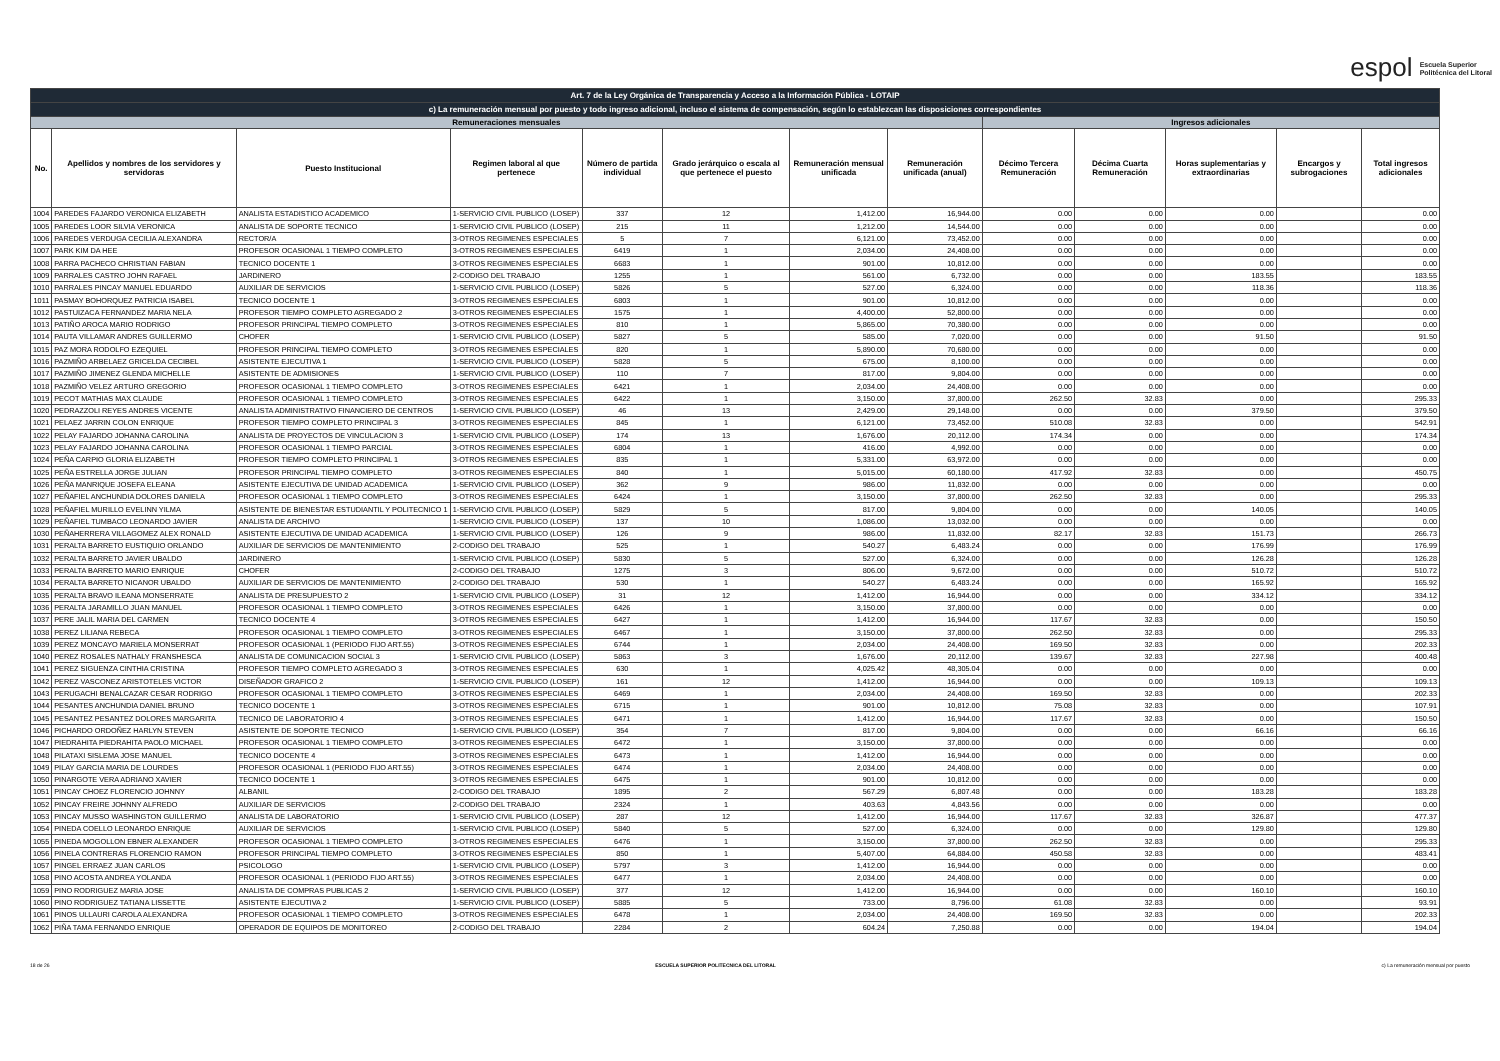espol Escuela Superior
Politécnica del Litoral
| Art. 7 de la Ley Orgánica de Transparencia y Acceso a la Información Pública - LOTAIP | | | | | | | | | | | | |
| --- | --- | --- | --- | --- | --- | --- | --- | --- | --- | --- | --- | --- |
| c) La remuneración mensual por puesto y todo ingreso adicional, incluso el sistema de compensación, según lo establezcan las disposiciones correspondientes | | | | | | | | | | | | |
| Remuneraciones mensuales | | | | | | | | Ingresos adicionales | | | | |
| No. | Apellidos y nombres de los servidores y servidoras | Puesto Institucional | Regimen laboral al que pertenece | Número de partida individual | Grado jerárquico o escala al que pertenece el puesto | Remuneración mensual unificada | Remuneración unificada (anual) | Décimo Tercera Remuneración | Décima Cuarta Remuneración | Horas suplementarias y extraordinarias | Encargos y subrogaciones | Total ingresos adicionales |
| 1004 | PAREDES FAJARDO VERONICA ELIZABETH | ANALISTA ESTADISTICO ACADEMICO | 1-SERVICIO CIVIL PUBLICO (LOSEP) | 337 | 12 | 1,412.00 | 16,944.00 | 0.00 | 0.00 | 0.00 | | 0.00 |
| 1005 | PAREDES LOOR SILVIA VERONICA | ANALISTA DE SOPORTE TECNICO | 1-SERVICIO CIVIL PUBLICO (LOSEP) | 215 | 11 | 1,212.00 | 14,544.00 | 0.00 | 0.00 | 0.00 | | 0.00 |
| 1006 | PAREDES VERDUGA CECILIA ALEXANDRA | RECTOR/A | 3-OTROS REGIMENES ESPECIALES | 5 | 7 | 6,121.00 | 73,452.00 | 0.00 | 0.00 | 0.00 | | 0.00 |
| 1007 | PARK KIM DA HEE | PROFESOR OCASIONAL 1 TIEMPO COMPLETO | 3-OTROS REGIMENES ESPECIALES | 6419 | 1 | 2,034.00 | 24,408.00 | 0.00 | 0.00 | 0.00 | | 0.00 |
| 1008 | PARRA PACHECO CHRISTIAN FABIAN | TECNICO DOCENTE 1 | 3-OTROS REGIMENES ESPECIALES | 6683 | 1 | 901.00 | 10,812.00 | 0.00 | 0.00 | 0.00 | | 0.00 |
| 1009 | PARRALES CASTRO JOHN RAFAEL | JARDINERO | 2-CODIGO DEL TRABAJO | 1255 | 1 | 561.00 | 6,732.00 | 0.00 | 0.00 | 183.55 | | 183.55 |
| 1010 | PARRALES PINCAY MANUEL EDUARDO | AUXILIAR DE SERVICIOS | 1-SERVICIO CIVIL PUBLICO (LOSEP) | 5826 | 5 | 527.00 | 6,324.00 | 0.00 | 0.00 | 118.36 | | 118.36 |
| 1011 | PASMAY BOHORQUEZ PATRICIA ISABEL | TECNICO DOCENTE 1 | 3-OTROS REGIMENES ESPECIALES | 6803 | 1 | 901.00 | 10,812.00 | 0.00 | 0.00 | 0.00 | | 0.00 |
| 1012 | PASTUIZACA FERNANDEZ MARIA NELA | PROFESOR TIEMPO COMPLETO AGREGADO 2 | 3-OTROS REGIMENES ESPECIALES | 1575 | 1 | 4,400.00 | 52,800.00 | 0.00 | 0.00 | 0.00 | | 0.00 |
| 1013 | PATIÑO AROCA MARIO RODRIGO | PROFESOR PRINCIPAL TIEMPO COMPLETO | 3-OTROS REGIMENES ESPECIALES | 810 | 1 | 5,865.00 | 70,380.00 | 0.00 | 0.00 | 0.00 | | 0.00 |
| 1014 | PAUTA VILLAMAR ANDRES GUILLERMO | CHOFER | 1-SERVICIO CIVIL PUBLICO (LOSEP) | 5827 | 5 | 585.00 | 7,020.00 | 0.00 | 0.00 | 91.50 | | 91.50 |
| 1015 | PAZ MORA RODOLFO EZEQUIEL | PROFESOR PRINCIPAL TIEMPO COMPLETO | 3-OTROS REGIMENES ESPECIALES | 820 | 1 | 5,890.00 | 70,680.00 | 0.00 | 0.00 | 0.00 | | 0.00 |
| 1016 | PAZMIÑO ARBELAEZ GRICELDA CECIBEL | ASISTENTE EJECUTIVA 1 | 1-SERVICIO CIVIL PUBLICO (LOSEP) | 5828 | 5 | 675.00 | 8,100.00 | 0.00 | 0.00 | 0.00 | | 0.00 |
| 1017 | PAZMIÑO JIMENEZ GLENDA MICHELLE | ASISTENTE DE ADMISIONES | 1-SERVICIO CIVIL PUBLICO (LOSEP) | 110 | 7 | 817.00 | 9,804.00 | 0.00 | 0.00 | 0.00 | | 0.00 |
| 1018 | PAZMIÑO VELEZ ARTURO GREGORIO | PROFESOR OCASIONAL 1 TIEMPO COMPLETO | 3-OTROS REGIMENES ESPECIALES | 6421 | 1 | 2,034.00 | 24,408.00 | 0.00 | 0.00 | 0.00 | | 0.00 |
| 1019 | PECOT MATHIAS MAX CLAUDE | PROFESOR OCASIONAL 1 TIEMPO COMPLETO | 3-OTROS REGIMENES ESPECIALES | 6422 | 1 | 3,150.00 | 37,800.00 | 262.50 | 32.83 | 0.00 | | 295.33 |
| 1020 | PEDRAZZOLI REYES ANDRES VICENTE | ANALISTA ADMINISTRATIVO FINANCIERO DE CENTROS | 1-SERVICIO CIVIL PUBLICO (LOSEP) | 46 | 13 | 2,429.00 | 29,148.00 | 0.00 | 0.00 | 379.50 | | 379.50 |
| 1021 | PELAEZ JARRIN COLON ENRIQUE | PROFESOR TIEMPO COMPLETO PRINCIPAL 3 | 3-OTROS REGIMENES ESPECIALES | 845 | 1 | 6,121.00 | 73,452.00 | 510.08 | 32.83 | 0.00 | | 542.91 |
| 1022 | PELAY FAJARDO JOHANNA CAROLINA | ANALISTA DE PROYECTOS DE VINCULACION 3 | 1-SERVICIO CIVIL PUBLICO (LOSEP) | 174 | 13 | 1,676.00 | 20,112.00 | 174.34 | 0.00 | 0.00 | | 174.34 |
| 1023 | PELAY FAJARDO JOHANNA CAROLINA | PROFESOR OCASIONAL 1 TIEMPO PARCIAL | 3-OTROS REGIMENES ESPECIALES | 6804 | 1 | 416.00 | 4,992.00 | 0.00 | 0.00 | 0.00 | | 0.00 |
| 1024 | PEÑA CARPIO GLORIA ELIZABETH | PROFESOR TIEMPO COMPLETO PRINCIPAL 1 | 3-OTROS REGIMENES ESPECIALES | 835 | 1 | 5,331.00 | 63,972.00 | 0.00 | 0.00 | 0.00 | | 0.00 |
| 1025 | PEÑA ESTRELLA JORGE JULIAN | PROFESOR PRINCIPAL TIEMPO COMPLETO | 3-OTROS REGIMENES ESPECIALES | 840 | 1 | 5,015.00 | 60,180.00 | 417.92 | 32.83 | 0.00 | | 450.75 |
| 1026 | PEÑA MANRIQUE JOSEFA ELEANA | ASISTENTE EJECUTIVA DE UNIDAD ACADEMICA | 1-SERVICIO CIVIL PUBLICO (LOSEP) | 362 | 9 | 986.00 | 11,832.00 | 0.00 | 0.00 | 0.00 | | 0.00 |
| 1027 | PEÑAFIEL ANCHUNDIA DOLORES DANIELA | PROFESOR OCASIONAL 1 TIEMPO COMPLETO | 3-OTROS REGIMENES ESPECIALES | 6424 | 1 | 3,150.00 | 37,800.00 | 262.50 | 32.83 | 0.00 | | 295.33 |
| 1028 | PEÑAFIEL MURILLO EVELINN YILMA | ASISTENTE DE BIENESTAR ESTUDIANTIL Y POLITECNICO 1 | 1-SERVICIO CIVIL PUBLICO (LOSEP) | 5829 | 5 | 817.00 | 9,804.00 | 0.00 | 0.00 | 140.05 | | 140.05 |
| 1029 | PEÑAFIEL TUMBACO LEONARDO JAVIER | ANALISTA DE ARCHIVO | 1-SERVICIO CIVIL PUBLICO (LOSEP) | 137 | 10 | 1,086.00 | 13,032.00 | 0.00 | 0.00 | 0.00 | | 0.00 |
| 1030 | PEÑAHERRERA VILLAGOMEZ ALEX RONALD | ASISTENTE EJECUTIVA DE UNIDAD ACADEMICA | 1-SERVICIO CIVIL PUBLICO (LOSEP) | 126 | 9 | 986.00 | 11,832.00 | 82.17 | 32.83 | 151.73 | | 266.73 |
| 1031 | PERALTA BARRETO EUSTIQUIO ORLANDO | AUXILIAR DE SERVICIOS DE MANTENIMIENTO | 2-CODIGO DEL TRABAJO | 525 | 1 | 540.27 | 6,483.24 | 0.00 | 0.00 | 176.99 | | 176.99 |
| 1032 | PERALTA BARRETO JAVIER UBALDO | JARDINERO | 1-SERVICIO CIVIL PUBLICO (LOSEP) | 5830 | 5 | 527.00 | 6,324.00 | 0.00 | 0.00 | 126.28 | | 126.28 |
| 1033 | PERALTA BARRETO MARIO ENRIQUE | CHOFER | 2-CODIGO DEL TRABAJO | 1275 | 3 | 806.00 | 9,672.00 | 0.00 | 0.00 | 510.72 | | 510.72 |
| 1034 | PERALTA BARRETO NICANOR UBALDO | AUXILIAR DE SERVICIOS DE MANTENIMIENTO | 2-CODIGO DEL TRABAJO | 530 | 1 | 540.27 | 6,483.24 | 0.00 | 0.00 | 165.92 | | 165.92 |
| 1035 | PERALTA BRAVO ILEANA MONSERRATE | ANALISTA DE PRESUPUESTO 2 | 1-SERVICIO CIVIL PUBLICO (LOSEP) | 31 | 12 | 1,412.00 | 16,944.00 | 0.00 | 0.00 | 334.12 | | 334.12 |
| 1036 | PERALTA JARAMILLO JUAN MANUEL | PROFESOR OCASIONAL 1 TIEMPO COMPLETO | 3-OTROS REGIMENES ESPECIALES | 6426 | 1 | 3,150.00 | 37,800.00 | 0.00 | 0.00 | 0.00 | | 0.00 |
| 1037 | PERE JALIL MARIA DEL CARMEN | TECNICO DOCENTE 4 | 3-OTROS REGIMENES ESPECIALES | 6427 | 1 | 1,412.00 | 16,944.00 | 117.67 | 32.83 | 0.00 | | 150.50 |
| 1038 | PEREZ LILIANA REBECA | PROFESOR OCASIONAL 1 TIEMPO COMPLETO | 3-OTROS REGIMENES ESPECIALES | 6467 | 1 | 3,150.00 | 37,800.00 | 262.50 | 32.83 | 0.00 | | 295.33 |
| 1039 | PEREZ MONCAYO MARIELA MONSERRAT | PROFESOR OCASIONAL 1 (PERIODO FIJO ART.55) | 3-OTROS REGIMENES ESPECIALES | 6744 | 1 | 2,034.00 | 24,408.00 | 169.50 | 32.83 | 0.00 | | 202.33 |
| 1040 | PEREZ ROSALES NATHALY FRANSHESCA | ANALISTA DE COMUNICACION SOCIAL 3 | 1-SERVICIO CIVIL PUBLICO (LOSEP) | 5863 | 3 | 1,676.00 | 20,112.00 | 139.67 | 32.83 | 227.98 | | 400.48 |
| 1041 | PEREZ SIGUENZA CINTHIA CRISTINA | PROFESOR TIEMPO COMPLETO AGREGADO 3 | 3-OTROS REGIMENES ESPECIALES | 630 | 1 | 4,025.42 | 48,305.04 | 0.00 | 0.00 | 0.00 | | 0.00 |
| 1042 | PEREZ VASCONEZ ARISTOTELES VICTOR | DISEÑADOR GRAFICO 2 | 1-SERVICIO CIVIL PUBLICO (LOSEP) | 161 | 12 | 1,412.00 | 16,944.00 | 0.00 | 0.00 | 109.13 | | 109.13 |
| 1043 | PERUGACHI BENALCAZAR CESAR RODRIGO | PROFESOR OCASIONAL 1 TIEMPO COMPLETO | 3-OTROS REGIMENES ESPECIALES | 6469 | 1 | 2,034.00 | 24,408.00 | 169.50 | 32.83 | 0.00 | | 202.33 |
| 1044 | PESANTES ANCHUNDIA DANIEL BRUNO | TECNICO DOCENTE 1 | 3-OTROS REGIMENES ESPECIALES | 6715 | 1 | 901.00 | 10,812.00 | 75.08 | 32.83 | 0.00 | | 107.91 |
| 1045 | PESANTEZ PESANTEZ DOLORES MARGARITA | TECNICO DE LABORATORIO 4 | 3-OTROS REGIMENES ESPECIALES | 6471 | 1 | 1,412.00 | 16,944.00 | 117.67 | 32.83 | 0.00 | | 150.50 |
| 1046 | PICHARDO ORDOÑEZ HARLYN STEVEN | ASISTENTE DE SOPORTE TECNICO | 1-SERVICIO CIVIL PUBLICO (LOSEP) | 354 | 7 | 817.00 | 9,804.00 | 0.00 | 0.00 | 66.16 | | 66.16 |
| 1047 | PIEDRAHITA PIEDRAHITA PAOLO MICHAEL | PROFESOR OCASIONAL 1 TIEMPO COMPLETO | 3-OTROS REGIMENES ESPECIALES | 6472 | 1 | 3,150.00 | 37,800.00 | 0.00 | 0.00 | 0.00 | | 0.00 |
| 1048 | PILATAXI SISLEMA JOSE MANUEL | TECNICO DOCENTE 4 | 3-OTROS REGIMENES ESPECIALES | 6473 | 1 | 1,412.00 | 16,944.00 | 0.00 | 0.00 | 0.00 | | 0.00 |
| 1049 | PILAY GARCIA MARIA DE LOURDES | PROFESOR OCASIONAL 1 (PERIODO FIJO ART.55) | 3-OTROS REGIMENES ESPECIALES | 6474 | 1 | 2,034.00 | 24,408.00 | 0.00 | 0.00 | 0.00 | | 0.00 |
| 1050 | PINARGOTE VERA ADRIANO XAVIER | TECNICO DOCENTE 1 | 3-OTROS REGIMENES ESPECIALES | 6475 | 1 | 901.00 | 10,812.00 | 0.00 | 0.00 | 0.00 | | 0.00 |
| 1051 | PINCAY CHOEZ FLORENCIO JOHNNY | ALBANIL | 2-CODIGO DEL TRABAJO | 1895 | 2 | 567.29 | 6,807.48 | 0.00 | 0.00 | 183.28 | | 183.28 |
| 1052 | PINCAY FREIRE JOHNNY ALFREDO | AUXILIAR DE SERVICIOS | 2-CODIGO DEL TRABAJO | 2324 | 1 | 403.63 | 4,843.56 | 0.00 | 0.00 | 0.00 | | 0.00 |
| 1053 | PINCAY MUSSO WASHINGTON GUILLERMO | ANALISTA DE LABORATORIO | 1-SERVICIO CIVIL PUBLICO (LOSEP) | 287 | 12 | 1,412.00 | 16,944.00 | 117.67 | 32.83 | 326.87 | | 477.37 |
| 1054 | PINEDA COELLO LEONARDO ENRIQUE | AUXILIAR DE SERVICIOS | 1-SERVICIO CIVIL PUBLICO (LOSEP) | 5840 | 5 | 527.00 | 6,324.00 | 0.00 | 0.00 | 129.80 | | 129.80 |
| 1055 | PINEDA MOGOLLON EBNER ALEXANDER | PROFESOR OCASIONAL 1 TIEMPO COMPLETO | 3-OTROS REGIMENES ESPECIALES | 6476 | 1 | 3,150.00 | 37,800.00 | 262.50 | 32.83 | 0.00 | | 295.33 |
| 1056 | PINELA CONTRERAS FLORENCIO RAMON | PROFESOR PRINCIPAL TIEMPO COMPLETO | 3-OTROS REGIMENES ESPECIALES | 850 | 1 | 5,407.00 | 64,884.00 | 450.58 | 32.83 | 0.00 | | 483.41 |
| 1057 | PINGEL ERRAEZ JUAN CARLOS | PSICOLOGO | 1-SERVICIO CIVIL PUBLICO (LOSEP) | 5797 | 3 | 1,412.00 | 16,944.00 | 0.00 | 0.00 | 0.00 | | 0.00 |
| 1058 | PINO ACOSTA ANDREA YOLANDA | PROFESOR OCASIONAL 1 (PERIODO FIJO ART.55) | 3-OTROS REGIMENES ESPECIALES | 6477 | 1 | 2,034.00 | 24,408.00 | 0.00 | 0.00 | 0.00 | | 0.00 |
| 1059 | PINO RODRIGUEZ MARIA JOSE | ANALISTA DE COMPRAS PUBLICAS 2 | 1-SERVICIO CIVIL PUBLICO (LOSEP) | 377 | 12 | 1,412.00 | 16,944.00 | 0.00 | 0.00 | 160.10 | | 160.10 |
| 1060 | PINO RODRIGUEZ TATIANA LISSETTE | ASISTENTE EJECUTIVA 2 | 1-SERVICIO CIVIL PUBLICO (LOSEP) | 5885 | 5 | 733.00 | 8,796.00 | 61.08 | 32.83 | 0.00 | | 93.91 |
| 1061 | PINOS ULLAURI CAROLA ALEXANDRA | PROFESOR OCASIONAL 1 TIEMPO COMPLETO | 3-OTROS REGIMENES ESPECIALES | 6478 | 1 | 2,034.00 | 24,408.00 | 169.50 | 32.83 | 0.00 | | 202.33 |
| 1062 | PIÑA TAMA FERNANDO ENRIQUE | OPERADOR DE EQUIPOS DE MONITOREO | 2-CODIGO DEL TRABAJO | 2284 | 2 | 604.24 | 7,250.88 | 0.00 | 0.00 | 194.04 | | 194.04 |
18 de 26 ESCUELA SUPERIOR POLITECNICA DEL LITORAL c) La remuneración mensual por puesto